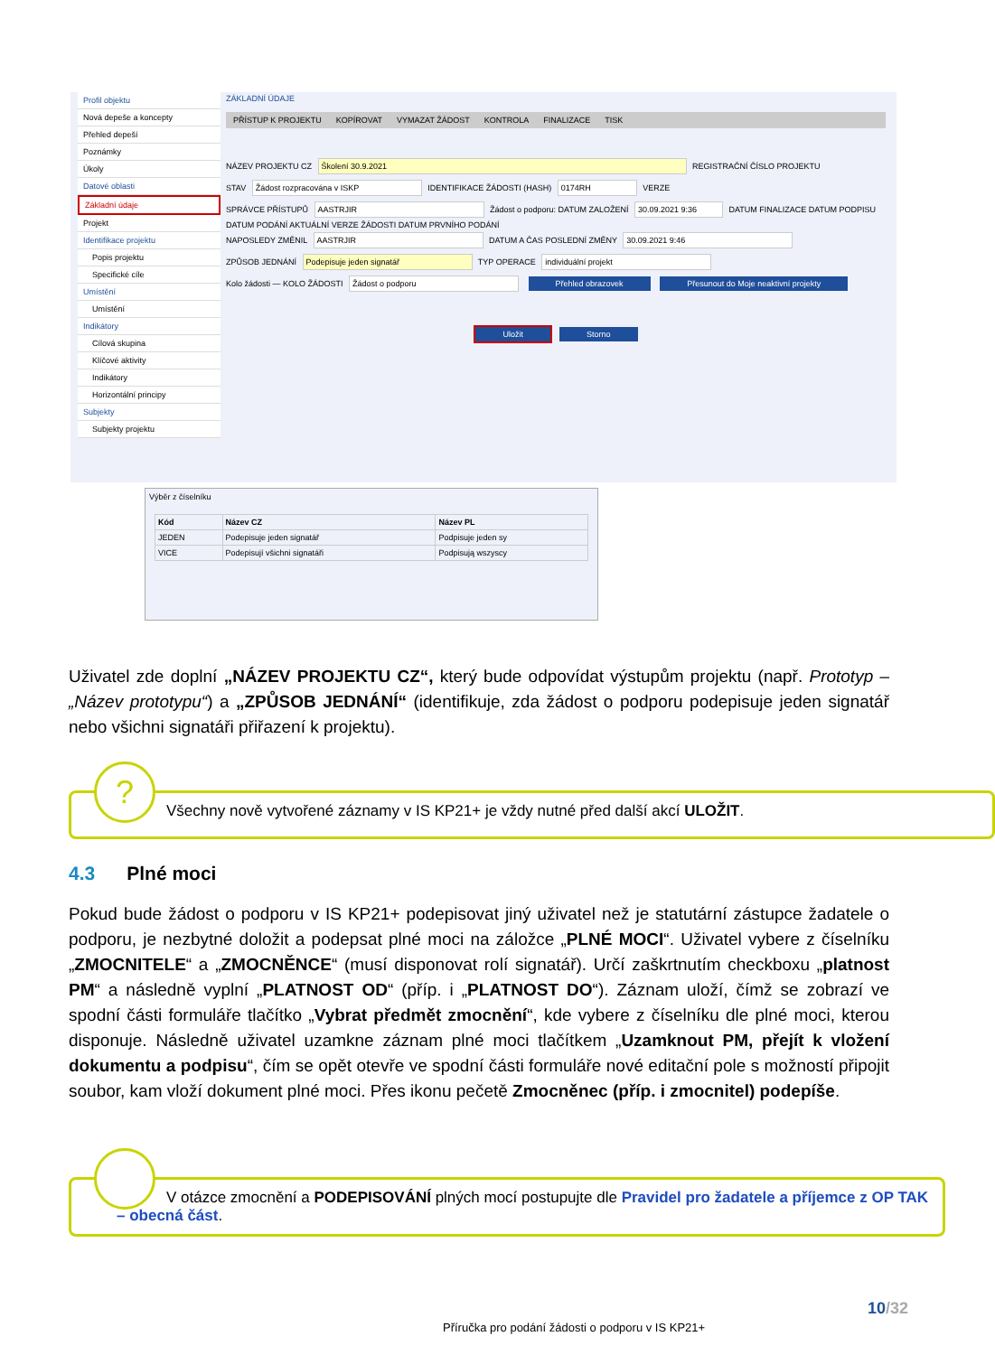Profil objektu
Nová depeše a koncepty
Přehled depeší
Poznámky
Úkoly
Datové oblasti
Základní údaje
Projekt
Identifikace projektu
Popis projektu
Specifické cíle
Umístění
Umístění
Indikátory
Cílová skupina
Klíčové aktivity
Indikátory
Horizontální principy
Subjekty
Subjekty projektu
ZÁKLADNÍ ÚDAJE
PŘÍSTUP K PROJEKTU KOPÍROVAT VYMAZAT ŽÁDOST KONTROLA FINALIZACE TISK
NÁZEV PROJEKTU CZ Školení 30.9.2021 REGISTRAČNÍ ČÍSLO PROJEKTU
STAV Žádost rozpracována v ISKP IDENTIFIKACE ŽÁDOSTI (HASH) 0174RH VERZE
SPRÁVCE PŘÍSTUPŮ AASTRJIR Žádost o podporu: DATUM ZALOŽENÍ 30.09.2021 9:36 DATUM FINALIZACE DATUM PODPISU DATUM PODÁNÍ AKTUÁLNÍ VERZE ŽÁDOSTI DATUM PRVNÍHO PODÁNÍ
NAPOSLEDY ZMĚNIL AASTRJIR DATUM A ČAS POSLEDNÍ ZMĚNY 30.09.2021 9:46
ZPŮSOB JEDNÁNÍ Podepisuje jeden signatář TYP OPERACE individuální projekt
Kolo žádosti — KOLO ŽÁDOSTI Žádost o podporu Přehled obrazovek Přesunout do Moje neaktivní projekty
Uložit Storno
Výběr z číselníku
| Kód | Název CZ | Název PL |
| --- | --- | --- |
| JEDEN | Podepisuje jeden signatář | Podpisuje jeden sy |
| VICE | Podepisují všichni signatáři | Podpisują wszyscy |
Uživatel zde doplní „NÁZEV PROJEKTU CZ“, který bude odpovídat výstupům projektu (např. Prototyp – „Název prototypu“) a „ZPŮSOB JEDNÁNÍ“ (identifikuje, zda žádost o podporu podepisuje jeden signatář nebo všichni signatáři přiřazení k projektu).
?
Všechny nově vytvořené záznamy v IS KP21+ je vždy nutné před další akcí ULOŽIT.
4.3 Plné moci
Pokud bude žádost o podporu v IS KP21+ podepisovat jiný uživatel než je statutární zástupce žadatele o podporu, je nezbytné doložit a podepsat plné moci na záložce „PLNÉ MOCI“. Uživatel vybere z číselníku „ZMOCNITELE“ a „ZMOCNĚNCE“ (musí disponovat rolí signatář). Určí zaškrtnutím checkboxu „platnost PM“ a následně vyplní „PLATNOST OD“ (příp. i „PLATNOST DO“). Záznam uloží, čímž se zobrazí ve spodní části formuláře tlačítko „Vybrat předmět zmocnění“, kde vybere z číselníku dle plné moci, kterou disponuje. Následně uživatel uzamkne záznam plné moci tlačítkem „Uzamknout PM, přejít k vložení dokumentu a podpisu“, čím se opět otevře ve spodní části formuláře nové editační pole s možností připojit soubor, kam vloží dokument plné moci. Přes ikonu pečetě Zmocněnec (příp. i zmocnitel) podepíše.
V otázce zmocnění a PODEPISOVÁNÍ plných mocí postupujte dle Pravidel pro žadatele a příjemce z OP TAK – obecná část.
10/32
Příručka pro podání žádosti o podporu v IS KP21+